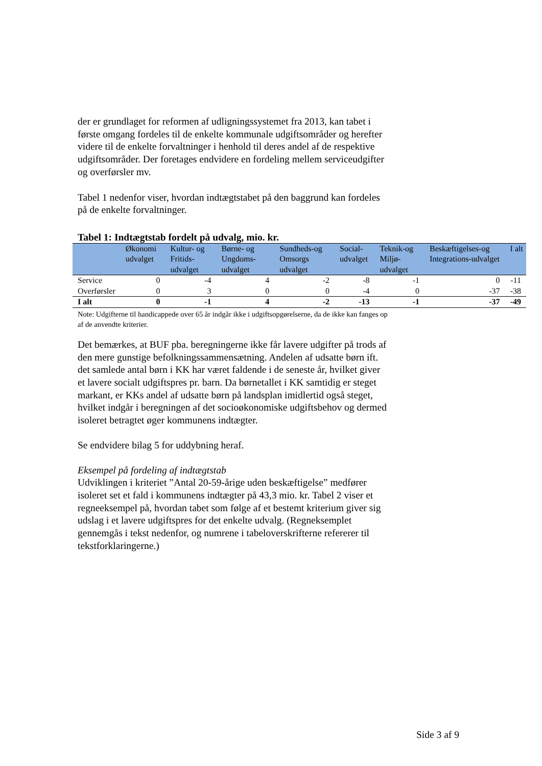der er grundlaget for reformen af udligningssystemet fra 2013, kan tabet i første omgang fordeles til de enkelte kommunale udgiftsområder og herefter videre til de enkelte forvaltninger i henhold til deres andel af de respektive udgiftsområder. Der foretages endvidere en fordeling mellem serviceudgifter og overførsler mv.
Tabel 1 nedenfor viser, hvordan indtægtstabet på den baggrund kan fordeles på de enkelte forvaltninger.
Tabel 1: Indtægtstab fordelt på udvalg, mio. kr.
| | Økonomi udvalget | Kultur- og Fritids-udvalget | Børne- og Ungdoms-udvalget | Sundheds-og Omsorgs udvalget | Social-udvalget | Teknik-og Miljø-udvalget | Beskæftigelses-og Integrations-udvalget | I alt |
| --- | --- | --- | --- | --- | --- | --- | --- | --- |
| Service | 0 | -4 | 4 | -2 | -8 | -1 | 0 | -11 |
| Overførsler | 0 | 3 | 0 | 0 | -4 | 0 | -37 | -38 |
| I alt | 0 | -1 | 4 | -2 | -13 | -1 | -37 | -49 |
Note: Udgifterne til handicappede over 65 år indgår ikke i udgiftsopgørelserne, da de ikke kan fanges op af de anvendte kriterier.
Det bemærkes, at BUF pba. beregningerne ikke får lavere udgifter på trods af den mere gunstige befolkningssammensætning. Andelen af udsatte børn ift. det samlede antal børn i KK har været faldende i de seneste år, hvilket giver et lavere socialt udgiftspres pr. barn. Da børnetallet i KK samtidig er steget markant, er KKs andel af udsatte børn på landsplan imidlertid også steget, hvilket indgår i beregningen af det socioøkonomiske udgiftsbehov og dermed isoleret betragtet øger kommunens indtægter.
Se endvidere bilag 5 for uddybning heraf.
Eksempel på fordeling af indtægtstab
Udviklingen i kriteriet ”Antal 20-59-årige uden beskæftigelse” medfører isoleret set et fald i kommunens indtægter på 43,3 mio. kr. Tabel 2 viser et regneeksempel på, hvordan tabet som følge af et bestemt kriterium giver sig udslag i et lavere udgiftspres for det enkelte udvalg. (Regneksemplet gennemgås i tekst nedenfor, og numrene i tabeloverskrifterne refererer til tekstforklaringerne.)
Side 3 af 9